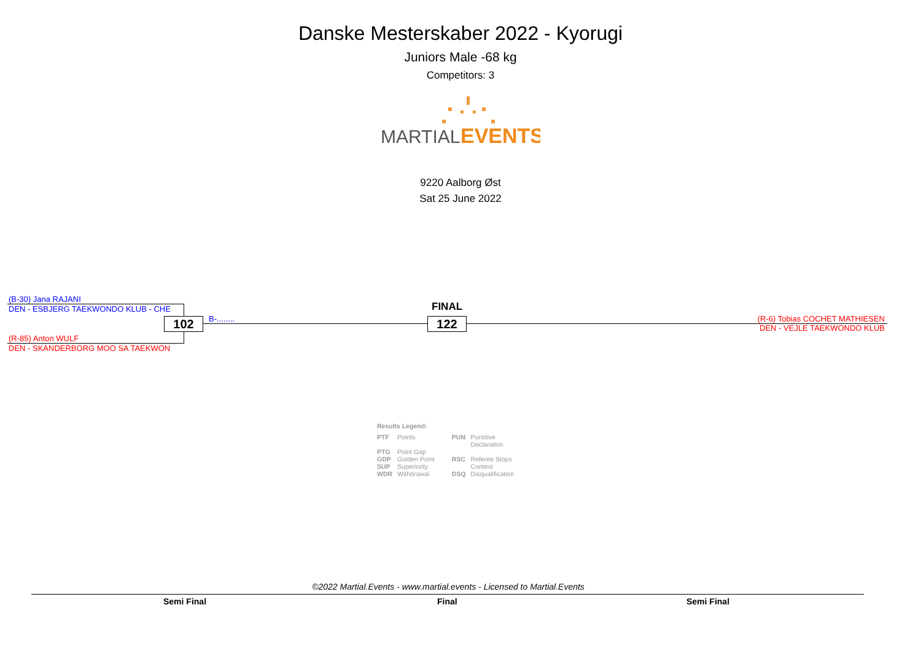Danske Mesterskaber 2022 - Kyorugi
Juniors Male -68 kg
Competitors: 3
MARTIAL.
EVENTS
9220 Aalborg Øst
Sat 25 June 2022
(B-30) Jana RAJANI
DEN - ESBJERG TAEKWONDO KLUB - CHE
(R-85) Anton WULF
DEN - SKANDERBORG MOO SA TAEKWON
102 B-........
FINAL
122
(R-6) Tobias COCHET MATHIESEN
DEN - VEJLE TAEKWONDO KLUB
Results Legend:
| PTF | Points | PUN | Puntitive Declaration |
| PTG GDP | Point Gap Golden Point | RSC | Referee Stops |
| SUP WDR | Superiority Withdrawal | DSQ | Contest Disqualification |
©2022 Martial.Events - www.martial.events - Licensed to Martial.Events
Semi Final Final Semi Final